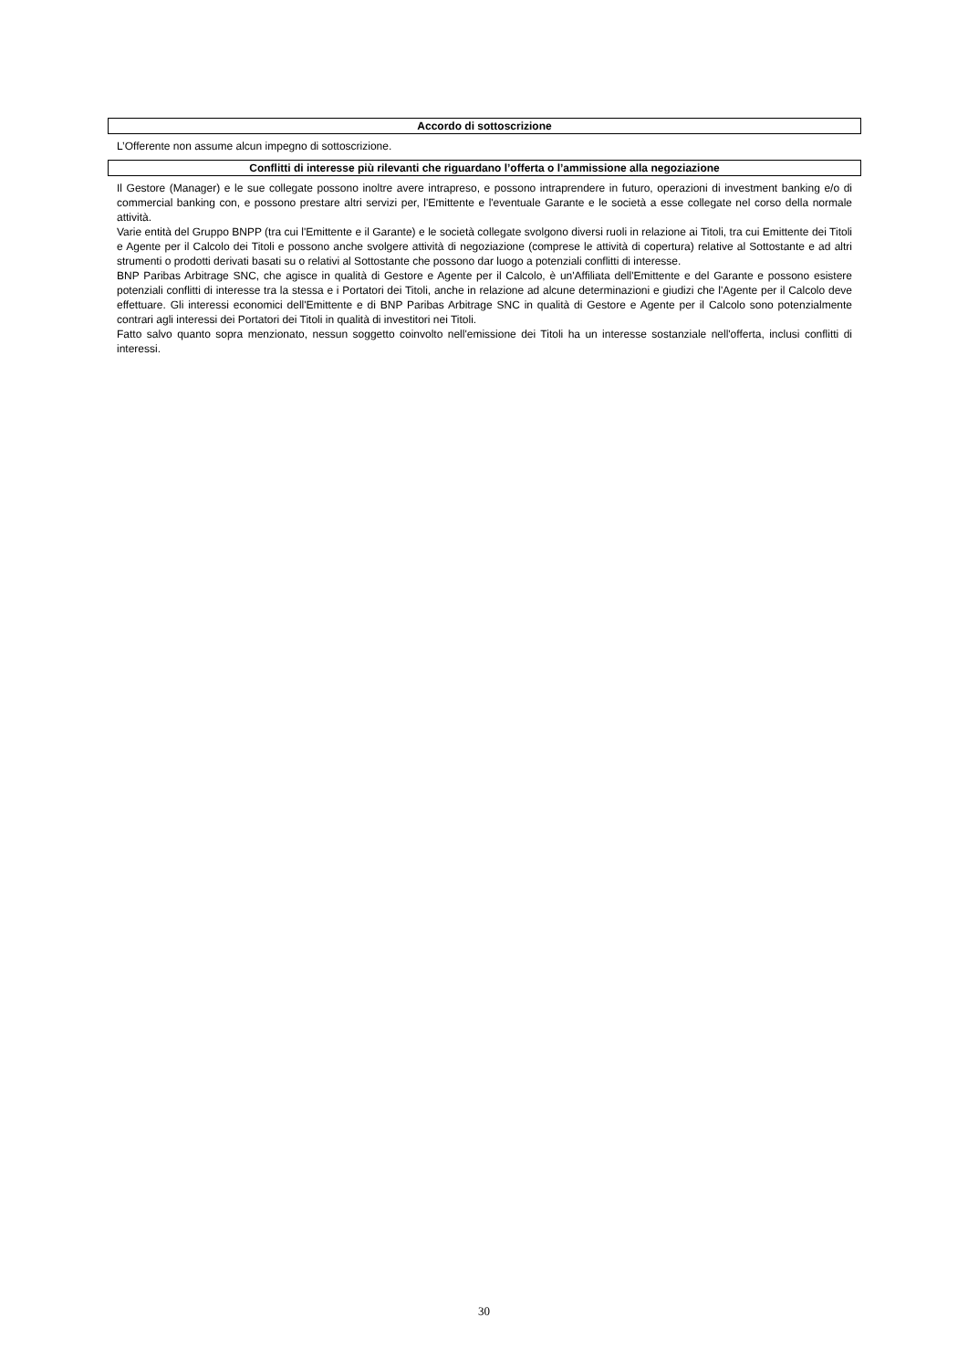Accordo di sottoscrizione
L’Offerente non assume alcun impegno di sottoscrizione.
Conflitti di interesse più rilevanti che riguardano l’offerta o l’ammissione alla negoziazione
Il Gestore (Manager) e le sue collegate possono inoltre avere intrapreso, e possono intraprendere in futuro, operazioni di investment banking e/o di commercial banking con, e possono prestare altri servizi per, l'Emittente e l'eventuale Garante e le società a esse collegate nel corso della normale attività.
Varie entità del Gruppo BNPP (tra cui l'Emittente e il Garante) e le società collegate svolgono diversi ruoli in relazione ai Titoli, tra cui Emittente dei Titoli e Agente per il Calcolo dei Titoli e possono anche svolgere attività di negoziazione (comprese le attività di copertura) relative al Sottostante e ad altri strumenti o prodotti derivati basati su o relativi al Sottostante che possono dar luogo a potenziali conflitti di interesse.
BNP Paribas Arbitrage SNC, che agisce in qualità di Gestore e Agente per il Calcolo, è un'Affiliata dell'Emittente e del Garante e possono esistere potenziali conflitti di interesse tra la stessa e i Portatori dei Titoli, anche in relazione ad alcune determinazioni e giudizi che l'Agente per il Calcolo deve effettuare. Gli interessi economici dell'Emittente e di BNP Paribas Arbitrage SNC in qualità di Gestore e Agente per il Calcolo sono potenzialmente contrari agli interessi dei Portatori dei Titoli in qualità di investitori nei Titoli.
Fatto salvo quanto sopra menzionato, nessun soggetto coinvolto nell'emissione dei Titoli ha un interesse sostanziale nell'offerta, inclusi conflitti di interessi.
30